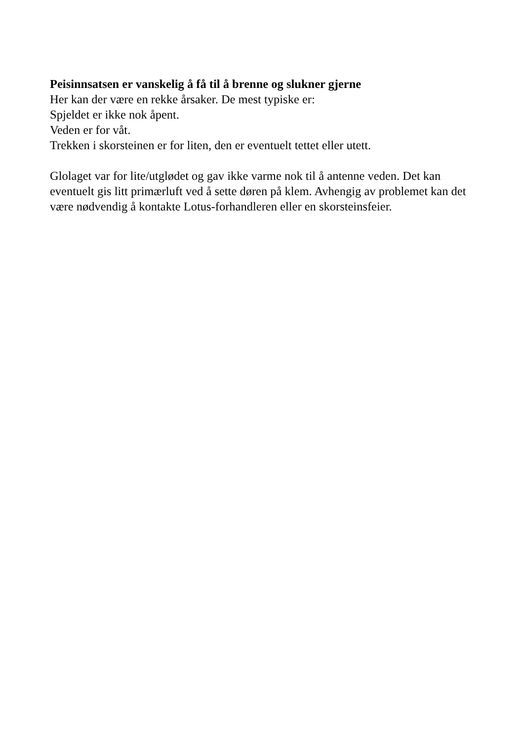Peisinnsatsen er vanskelig å få til å brenne og slukner gjerne
Her kan der være en rekke årsaker. De mest typiske er:
Spjeldet er ikke nok åpent.
Veden er for våt.
Trekken i skorsteinen er for liten, den er eventuelt tettet eller utett.
Glolaget var for lite/utglødet og gav ikke varme nok til å antenne veden. Det kan eventuelt gis litt primærluft ved å sette døren på klem. Avhengig av problemet kan det være nødvendig å kontakte Lotus-forhandleren eller en skorsteinsfeier.